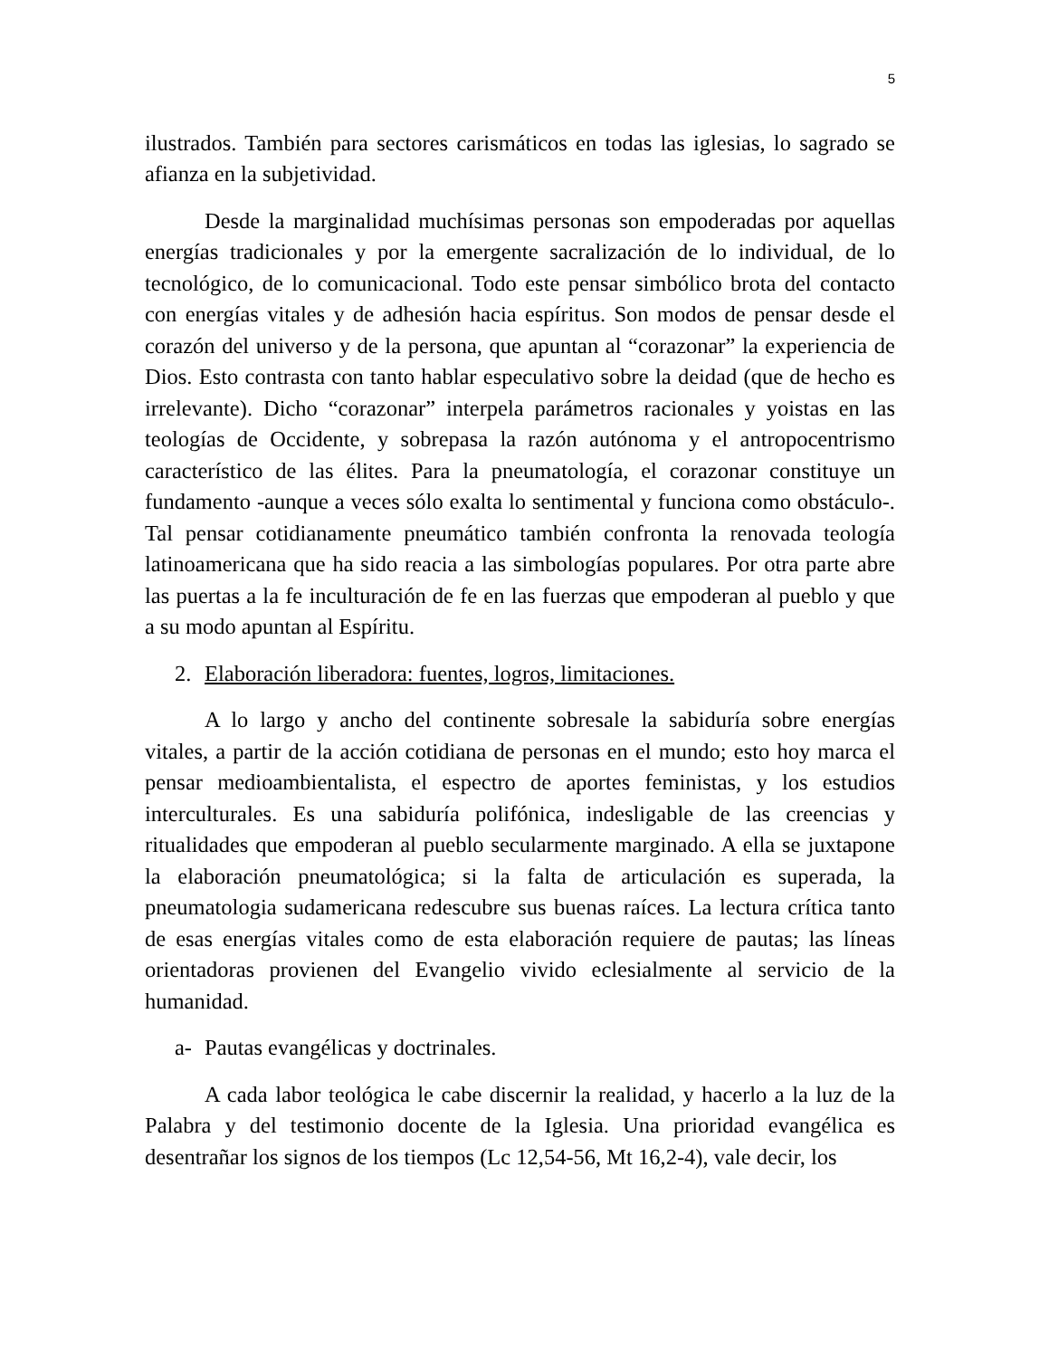5
ilustrados. También para sectores carismáticos en todas las iglesias, lo sagrado se afianza en la subjetividad.
Desde la marginalidad muchísimas personas son empoderadas por aquellas energías tradicionales y por la emergente sacralización de lo individual, de lo tecnológico, de lo comunicacional. Todo este pensar simbólico brota del contacto con energías vitales y de adhesión hacia espíritus. Son modos de pensar desde el corazón del universo y de la persona, que apuntan al “corazonar” la experiencia de Dios. Esto contrasta con tanto hablar especulativo sobre la deidad (que de hecho es irrelevante). Dicho “corazonar” interpela parámetros racionales y yoistas en las teologías de Occidente, y sobrepasa la razón autónoma y el antropocentrismo característico de las élites. Para la pneumatología, el corazonar constituye un fundamento -aunque a veces sólo exalta lo sentimental y funciona como obstáculo-. Tal pensar cotidianamente pneumático también confronta la renovada teología latinoamericana que ha sido reacia a las simbologías populares. Por otra parte abre las puertas a la fe inculturación de fe en las fuerzas que empoderan al pueblo y que a su modo apuntan al Espíritu.
2. Elaboración liberadora: fuentes, logros, limitaciones.
A lo largo y ancho del continente sobresale la sabiduría sobre energías vitales, a partir de la acción cotidiana de personas en el mundo; esto hoy marca el pensar medioambientalista, el espectro de aportes feministas, y los estudios interculturales. Es una sabiduría polifónica, indesligable de las creencias y ritualidades que empoderan al pueblo secularmente marginado. A ella se juxtapone la elaboración pneumatológica; si la falta de articulación es superada, la pneumatologia sudamericana redescubre sus buenas raíces. La lectura crítica tanto de esas energías vitales como de esta elaboración requiere de pautas; las líneas orientadoras provienen del Evangelio vivido eclesialmente al servicio de la humanidad.
a- Pautas evangélicas y doctrinales.
A cada labor teológica le cabe discernir la realidad, y hacerlo a la luz de la Palabra y del testimonio docente de la Iglesia. Una prioridad evangélica es desentrañar los signos de los tiempos (Lc 12,54-56, Mt 16,2-4), vale decir, los